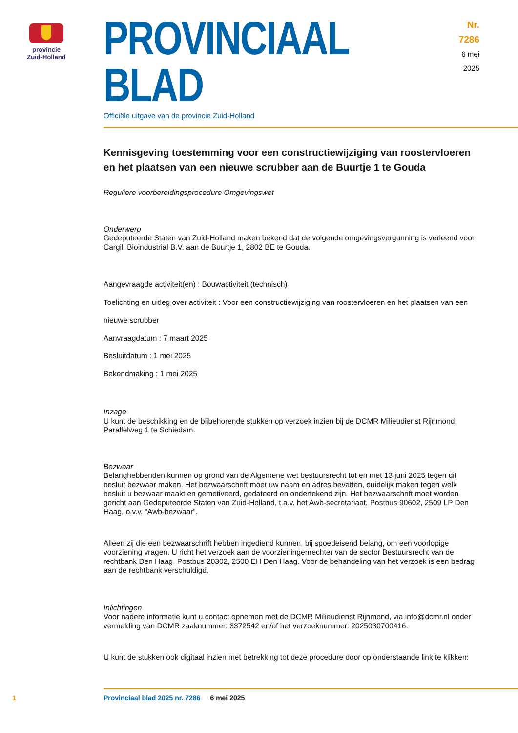provincie
Zuid-Holland
PROVINCIAAL BLAD
Officiële uitgave van de provincie Zuid-Holland
Nr. 7286
6 mei
2025
Kennisgeving toestemming voor een constructiewijziging van roostervloeren en het plaatsen van een nieuwe scrubber aan de Buurtje 1 te Gouda
Reguliere voorbereidingsprocedure Omgevingswet
Onderwerp
Gedeputeerde Staten van Zuid-Holland maken bekend dat de volgende omgevingsvergunning is verleend voor Cargill Bioindustrial B.V. aan de Buurtje 1, 2802 BE te Gouda.
Aangevraagde activiteit(en) : Bouwactiviteit (technisch)
Toelichting en uitleg over activiteit : Voor een constructiewijziging van roostervloeren en het plaatsen van een
nieuwe scrubber
Aanvraagdatum : 7 maart 2025
Besluitdatum : 1 mei 2025
Bekendmaking : 1 mei 2025
Inzage
U kunt de beschikking en de bijbehorende stukken op verzoek inzien bij de DCMR Milieudienst Rijnmond, Parallelweg 1 te Schiedam.
Bezwaar
Belanghebbenden kunnen op grond van de Algemene wet bestuursrecht tot en met 13 juni 2025 tegen dit besluit bezwaar maken. Het bezwaarschrift moet uw naam en adres bevatten, duidelijk maken tegen welk besluit u bezwaar maakt en gemotiveerd, gedateerd en ondertekend zijn. Het bezwaarschrift moet worden gericht aan Gedeputeerde Staten van Zuid-Holland, t.a.v. het Awb-secretariaat, Postbus 90602, 2509 LP Den Haag, o.v.v. “Awb-bezwaar”.
Alleen zij die een bezwaarschrift hebben ingediend kunnen, bij spoedeisend belang, om een voorlopige voorziening vragen. U richt het verzoek aan de voorzieningenrechter van de sector Bestuursrecht van de rechtbank Den Haag, Postbus 20302, 2500 EH Den Haag. Voor de behandeling van het verzoek is een bedrag aan de rechtbank verschuldigd.
Inlichtingen
Voor nadere informatie kunt u contact opnemen met de DCMR Milieudienst Rijnmond, via info@dcmr.nl onder vermelding van DCMR zaaknummer: 3372542 en/of het verzoeknummer: 2025030700416.
U kunt de stukken ook digitaal inzien met betrekking tot deze procedure door op onderstaande link te klikken:
1 Provinciaal blad 2025 nr. 7286 6 mei 2025